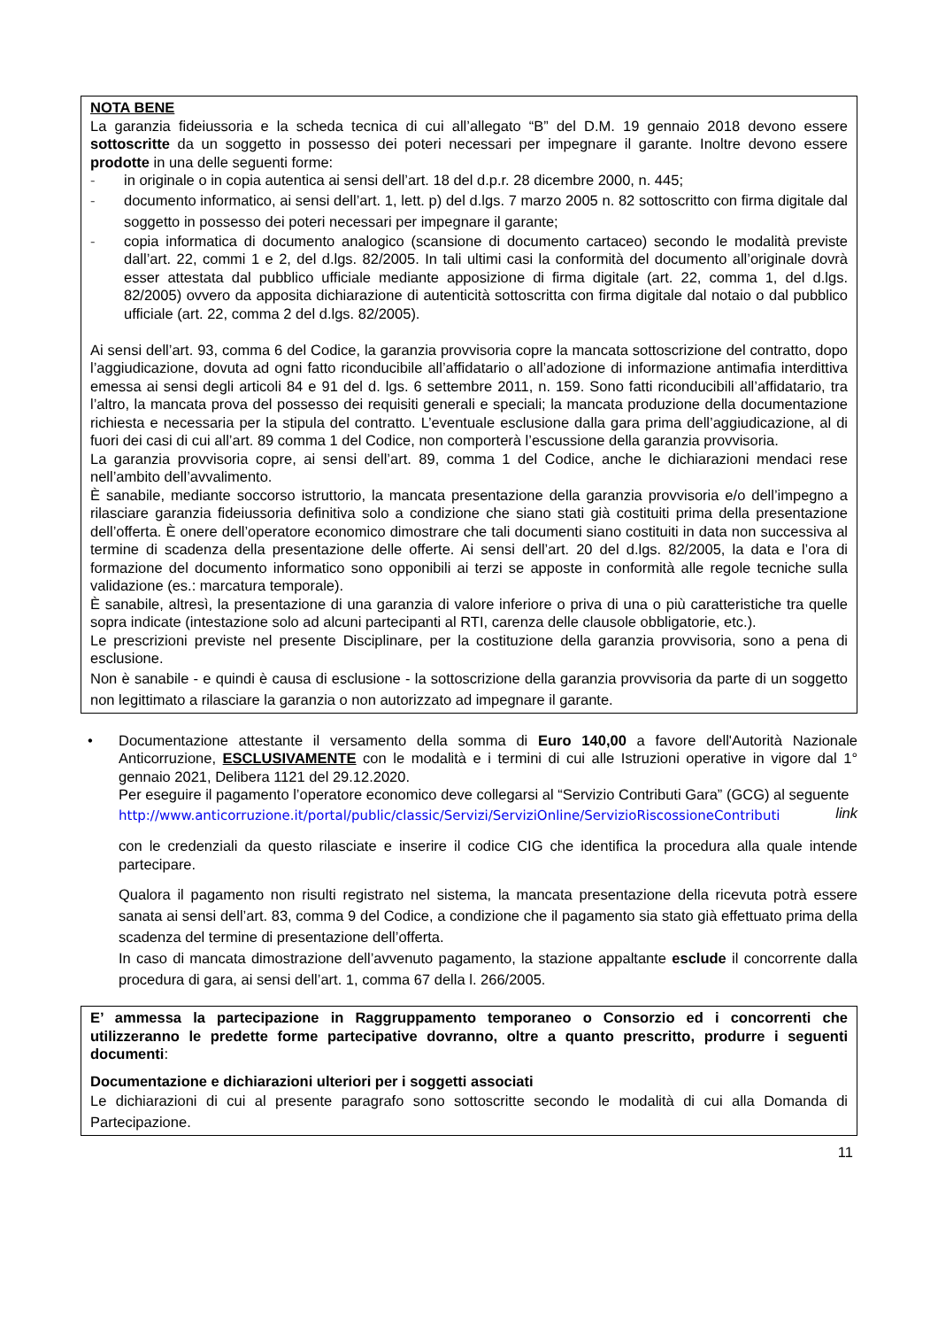NOTA BENE
La garanzia fideiussoria e la scheda tecnica di cui all’allegato “B” del D.M. 19 gennaio 2018 devono essere sottoscritte da un soggetto in possesso dei poteri necessari per impegnare il garante. Inoltre devono essere prodotte in una delle seguenti forme:
- in originale o in copia autentica ai sensi dell’art. 18 del d.p.r. 28 dicembre 2000, n. 445;
- documento informatico, ai sensi dell’art. 1, lett. p) del d.lgs. 7 marzo 2005 n. 82 sottoscritto con firma digitale dal soggetto in possesso dei poteri necessari per impegnare il garante;
- copia informatica di documento analogico (scansione di documento cartaceo) secondo le modalità previste dall’art. 22, commi 1 e 2, del d.lgs. 82/2005. In tali ultimi casi la conformità del documento all’originale dovrà esser attestata dal pubblico ufficiale mediante apposizione di firma digitale (art. 22, comma 1, del d.lgs. 82/2005) ovvero da apposita dichiarazione di autenticità sottoscritta con firma digitale dal notaio o dal pubblico ufficiale (art. 22, comma 2 del d.lgs. 82/2005).
Ai sensi dell’art. 93, comma 6 del Codice, la garanzia provvisoria copre la mancata sottoscrizione del contratto, dopo l’aggiudicazione, dovuta ad ogni fatto riconducibile all’affidatario o all’adozione di informazione antimafia interdittiva emessa ai sensi degli articoli 84 e 91 del d. lgs. 6 settembre 2011, n. 159. Sono fatti riconducibili all’affidatario, tra l’altro, la mancata prova del possesso dei requisiti generali e speciali; la mancata produzione della documentazione richiesta e necessaria per la stipula del contratto. L’eventuale esclusione dalla gara prima dell’aggiudicazione, al di fuori dei casi di cui all’art. 89 comma 1 del Codice, non comporterà l’escussione della garanzia provvisoria.
La garanzia provvisoria copre, ai sensi dell’art. 89, comma 1 del Codice, anche le dichiarazioni mendaci rese nell’ambito dell’avvalimento.
È sanabile, mediante soccorso istruttorio, la mancata presentazione della garanzia provvisoria e/o dell’impegno a rilasciare garanzia fideiussoria definitiva solo a condizione che siano stati già costituiti prima della presentazione dell’offerta. È onere dell’operatore economico dimostrare che tali documenti siano costituiti in data non successiva al termine di scadenza della presentazione delle offerte. Ai sensi dell’art. 20 del d.lgs. 82/2005, la data e l’ora di formazione del documento informatico sono opponibili ai terzi se apposte in conformità alle regole tecniche sulla validazione (es.: marcatura temporale).
È sanabile, altresì, la presentazione di una garanzia di valore inferiore o priva di una o più caratteristiche tra quelle sopra indicate (intestazione solo ad alcuni partecipanti al RTI, carenza delle clausole obbligatorie, etc.).
Le prescrizioni previste nel presente Disciplinare, per la costituzione della garanzia provvisoria, sono a pena di esclusione.
Non è sanabile - e quindi è causa di esclusione - la sottoscrizione della garanzia provvisoria da parte di un soggetto non legittimato a rilasciare la garanzia o non autorizzato ad impegnare il garante.
• Documentazione attestante il versamento della somma di Euro 140,00 a favore dell'Autorità Nazionale Anticorruzione, ESCLUSIVAMENTE con le modalità e i termini di cui alle Istruzioni operative in vigore dal 1° gennaio 2021, Delibera 1121 del 29.12.2020.
Per eseguire il pagamento l’operatore economico deve collegarsi al “Servizio Contributi Gara” (GCG) al seguente link
http://www.anticorruzione.it/portal/public/classic/Servizi/ServiziOnline/ServizioRiscossioneContributi
con le credenziali da questo rilasciate e inserire il codice CIG che identifica la procedura alla quale intende partecipare.
Qualora il pagamento non risulti registrato nel sistema, la mancata presentazione della ricevuta potrà essere sanata ai sensi dell’art. 83, comma 9 del Codice, a condizione che il pagamento sia stato già effettuato prima della scadenza del termine di presentazione dell’offerta.
In caso di mancata dimostrazione dell’avvenuto pagamento, la stazione appaltante esclude il concorrente dalla procedura di gara, ai sensi dell’art. 1, comma 67 della l. 266/2005.
E’ ammessa la partecipazione in Raggruppamento temporaneo o Consorzio ed i concorrenti che utilizzeranno le predette forme partecipative dovranno, oltre a quanto prescritto, produrre i seguenti documenti:
Documentazione e dichiarazioni ulteriori per i soggetti associati
Le dichiarazioni di cui al presente paragrafo sono sottoscritte secondo le modalità di cui alla Domanda di Partecipazione.
11